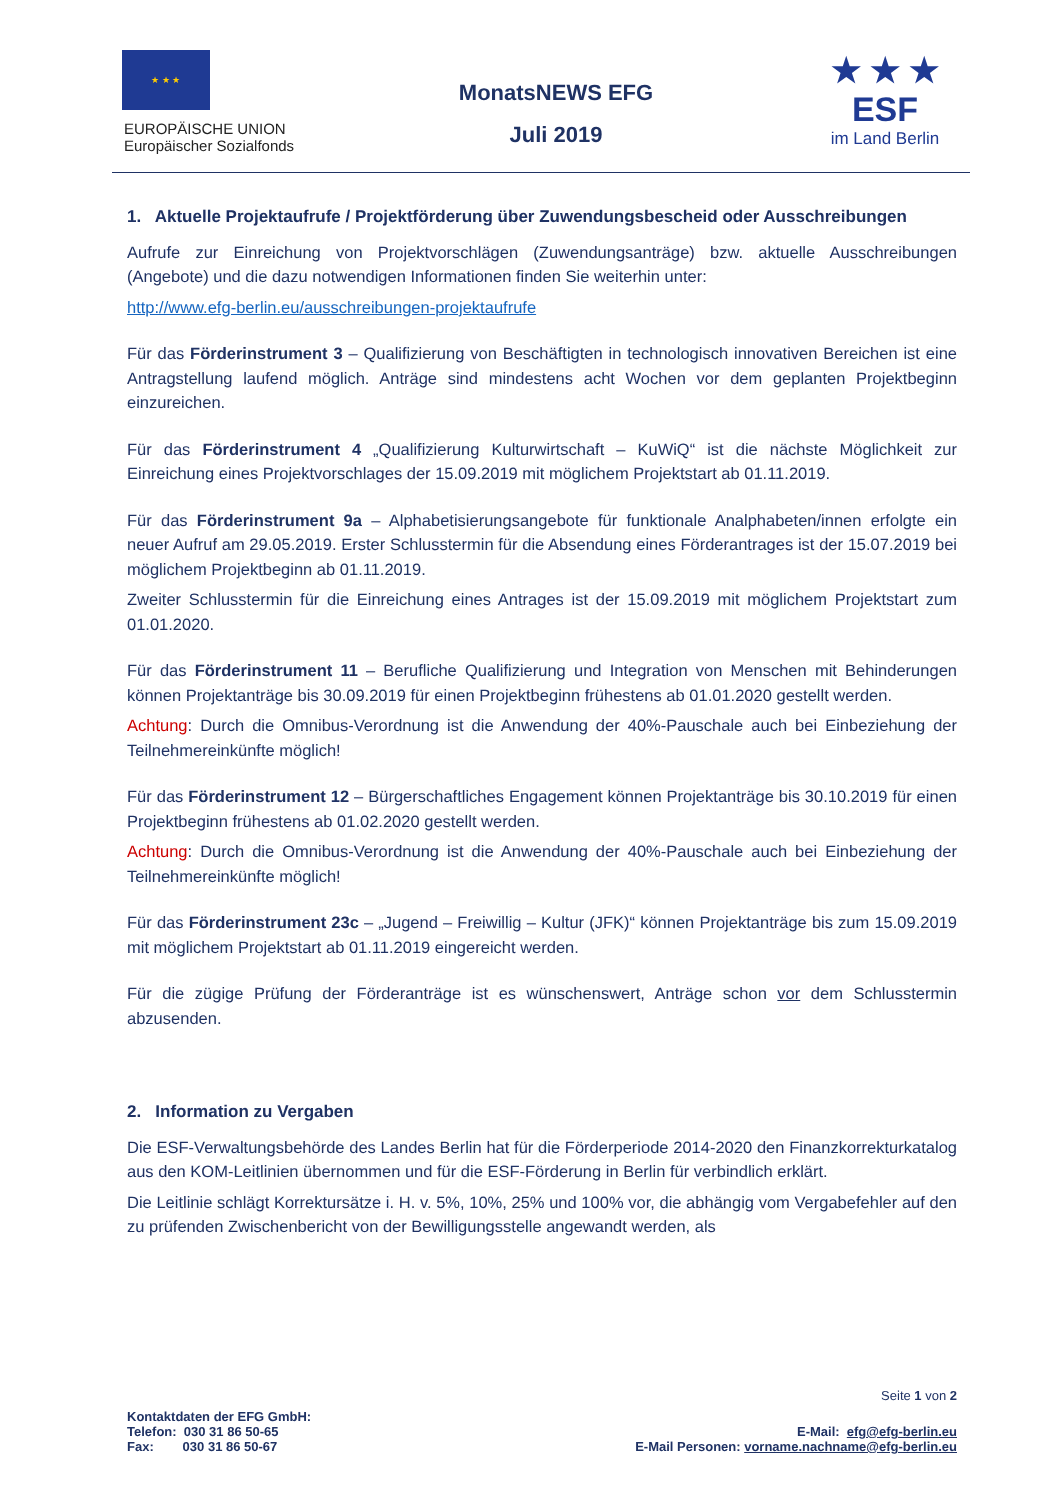★ ★ ★
EUROPÄISCHE UNION
Europäischer Sozialfonds
MonatsNEWS EFG
Juli 2019
★ ★ ★
ESF
im Land Berlin
1. Aktuelle Projektaufrufe / Projektförderung über Zuwendungsbescheid oder Ausschreibungen
Aufrufe zur Einreichung von Projektvorschlägen (Zuwendungsanträge) bzw. aktuelle Ausschreibungen (Angebote) und die dazu notwendigen Informationen finden Sie weiterhin unter:
http://www.efg-berlin.eu/ausschreibungen-projektaufrufe
Für das Förderinstrument 3 – Qualifizierung von Beschäftigten in technologisch innovativen Bereichen ist eine Antragstellung laufend möglich. Anträge sind mindestens acht Wochen vor dem geplanten Projektbeginn einzureichen.
Für das Förderinstrument 4 „Qualifizierung Kulturwirtschaft – KuWiQ“ ist die nächste Möglichkeit zur Einreichung eines Projektvorschlages der 15.09.2019 mit möglichem Projektstart ab 01.11.2019.
Für das Förderinstrument 9a – Alphabetisierungsangebote für funktionale Analphabeten/innen erfolgte ein neuer Aufruf am 29.05.2019. Erster Schlusstermin für die Absendung eines Förderantrages ist der 15.07.2019 bei möglichem Projektbeginn ab 01.11.2019.
Zweiter Schlusstermin für die Einreichung eines Antrages ist der 15.09.2019 mit möglichem Projektstart zum 01.01.2020.
Für das Förderinstrument 11 – Berufliche Qualifizierung und Integration von Menschen mit Behinderungen können Projektanträge bis 30.09.2019 für einen Projektbeginn frühestens ab 01.01.2020 gestellt werden.
Achtung: Durch die Omnibus-Verordnung ist die Anwendung der 40%-Pauschale auch bei Einbeziehung der Teilnehmereinkünfte möglich!
Für das Förderinstrument 12 – Bürgerschaftliches Engagement können Projektanträge bis 30.10.2019 für einen Projektbeginn frühestens ab 01.02.2020 gestellt werden.
Achtung: Durch die Omnibus-Verordnung ist die Anwendung der 40%-Pauschale auch bei Einbeziehung der Teilnehmereinkünfte möglich!
Für das Förderinstrument 23c – „Jugend – Freiwillig – Kultur (JFK)“ können Projektanträge bis zum 15.09.2019 mit möglichem Projektstart ab 01.11.2019 eingereicht werden.
Für die zügige Prüfung der Förderanträge ist es wünschenswert, Anträge schon vor dem Schlusstermin abzusenden.
2. Information zu Vergaben
Die ESF-Verwaltungsbehörde des Landes Berlin hat für die Förderperiode 2014-2020 den Finanzkorrekturkatalog aus den KOM-Leitlinien übernommen und für die ESF-Förderung in Berlin für verbindlich erklärt.
Die Leitlinie schlägt Korrektursätze i. H. v. 5%, 10%, 25% und 100% vor, die abhängig vom Vergabefehler auf den zu prüfenden Zwischenbericht von der Bewilligungsstelle angewandt werden, als
Seite 1 von 2
Kontaktdaten der EFG GmbH:
Telefon: 030 31 86 50-65
Fax: 030 31 86 50-67
E-Mail: efg@efg-berlin.eu
E-Mail Personen: vorname.nachname@efg-berlin.eu